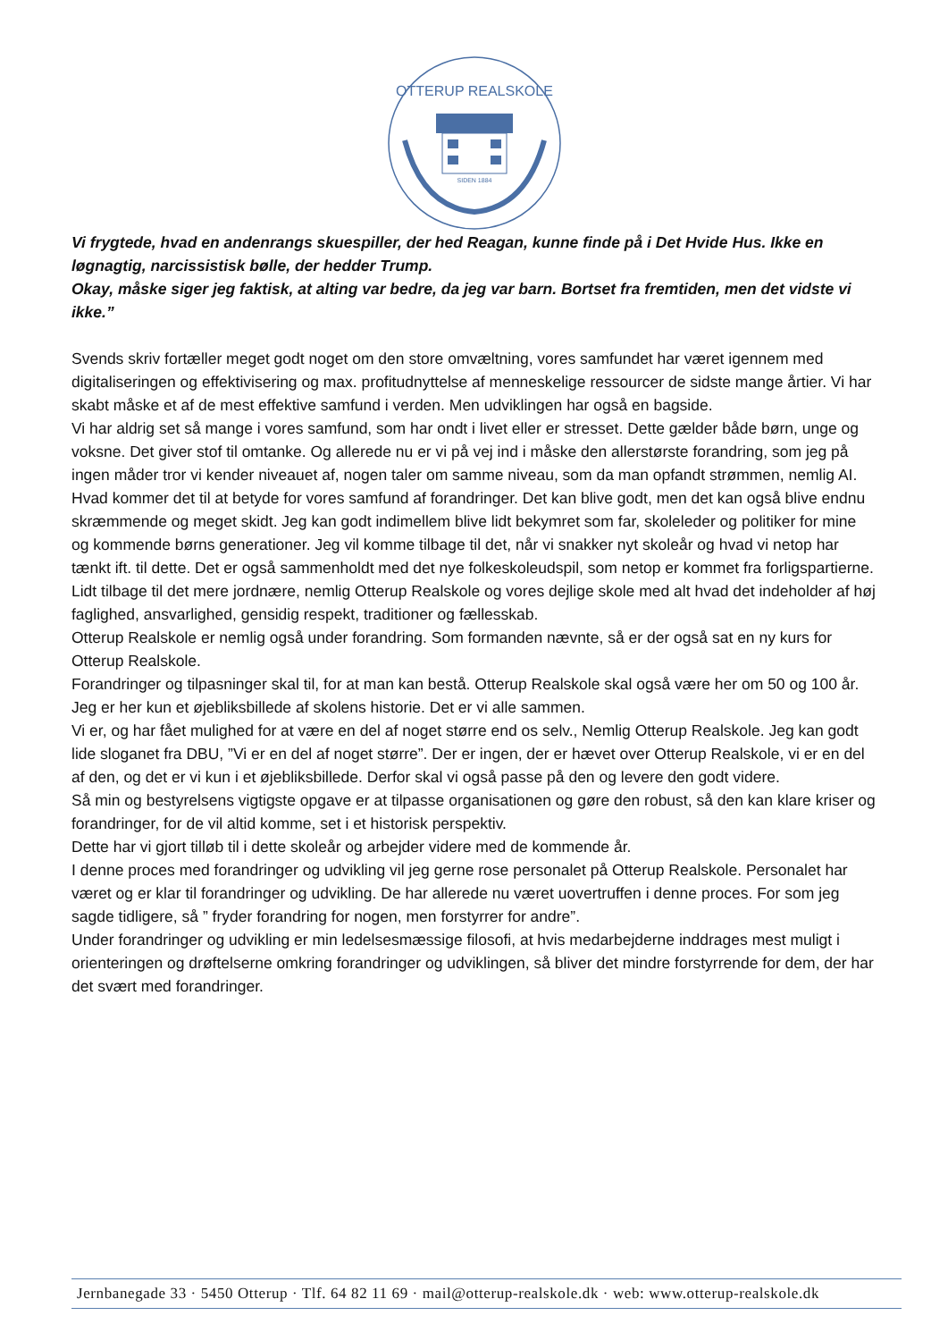OTTERUP REALSKOLE
SIDEN 1884
Vi frygtede, hvad en andenrangs skuespiller, der hed Reagan, kunne finde på i Det Hvide Hus. Ikke en løgnagtig, narcissistisk bølle, der hedder Trump.
Okay, måske siger jeg faktisk, at alting var bedre, da jeg var barn. Bortset fra fremtiden, men det vidste vi ikke.”
Svends skriv fortæller meget godt noget om den store omvæltning, vores samfundet har været igennem med digitaliseringen og effektivisering og max. profitudnyttelse af menneskelige ressourcer de sidste mange årtier. Vi har skabt måske et af de mest effektive samfund i verden. Men udviklingen har også en bagside.
Vi har aldrig set så mange i vores samfund, som har ondt i livet eller er stresset. Dette gælder både børn, unge og voksne. Det giver stof til omtanke. Og allerede nu er vi på vej ind i måske den allerstørste forandring, som jeg på ingen måder tror vi kender niveauet af, nogen taler om samme niveau, som da man opfandt strømmen, nemlig AI.
Hvad kommer det til at betyde for vores samfund af forandringer. Det kan blive godt, men det kan også blive endnu skræmmende og meget skidt. Jeg kan godt indimellem blive lidt bekymret som far, skoleleder og politiker for mine og kommende børns generationer. Jeg vil komme tilbage til det, når vi snakker nyt skoleår og hvad vi netop har tænkt ift. til dette. Det er også sammenholdt med det nye folkeskoleudspil, som netop er kommet fra forligspartierne.
Lidt tilbage til det mere jordnære, nemlig Otterup Realskole og vores dejlige skole med alt hvad det indeholder af høj faglighed, ansvarlighed, gensidig respekt, traditioner og fællesskab.
Otterup Realskole er nemlig også under forandring. Som formanden nævnte, så er der også sat en ny kurs for Otterup Realskole.
Forandringer og tilpasninger skal til, for at man kan bestå. Otterup Realskole skal også være her om 50 og 100 år. Jeg er her kun et øjebliksbillede af skolens historie. Det er vi alle sammen.
Vi er, og har fået mulighed for at være en del af noget større end os selv., Nemlig Otterup Realskole. Jeg kan godt lide sloganet fra DBU, ”Vi er en del af noget større”. Der er ingen, der er hævet over Otterup Realskole, vi er en del af den, og det er vi kun i et øjebliksbillede. Derfor skal vi også passe på den og levere den godt videre.
Så min og bestyrelsens vigtigste opgave er at tilpasse organisationen og gøre den robust, så den kan klare kriser og forandringer, for de vil altid komme, set i et historisk perspektiv.
Dette har vi gjort tilløb til i dette skoleår og arbejder videre med de kommende år.
I denne proces med forandringer og udvikling vil jeg gerne rose personalet på Otterup Realskole. Personalet har været og er klar til forandringer og udvikling. De har allerede nu været uovertruffen i denne proces. For som jeg sagde tidligere, så ” fryder forandring for nogen, men forstyrrer for andre”.
Under forandringer og udvikling er min ledelsesmæssige filosofi, at hvis medarbejderne inddrages mest muligt i orienteringen og drøftelserne omkring forandringer og udviklingen, så bliver det mindre forstyrrende for dem, der har det svært med forandringer.
Jernbanegade 33 · 5450 Otterup · Tlf. 64 82 11 69 · mail@otterup-realskole.dk · web: www.otterup-realskole.dk